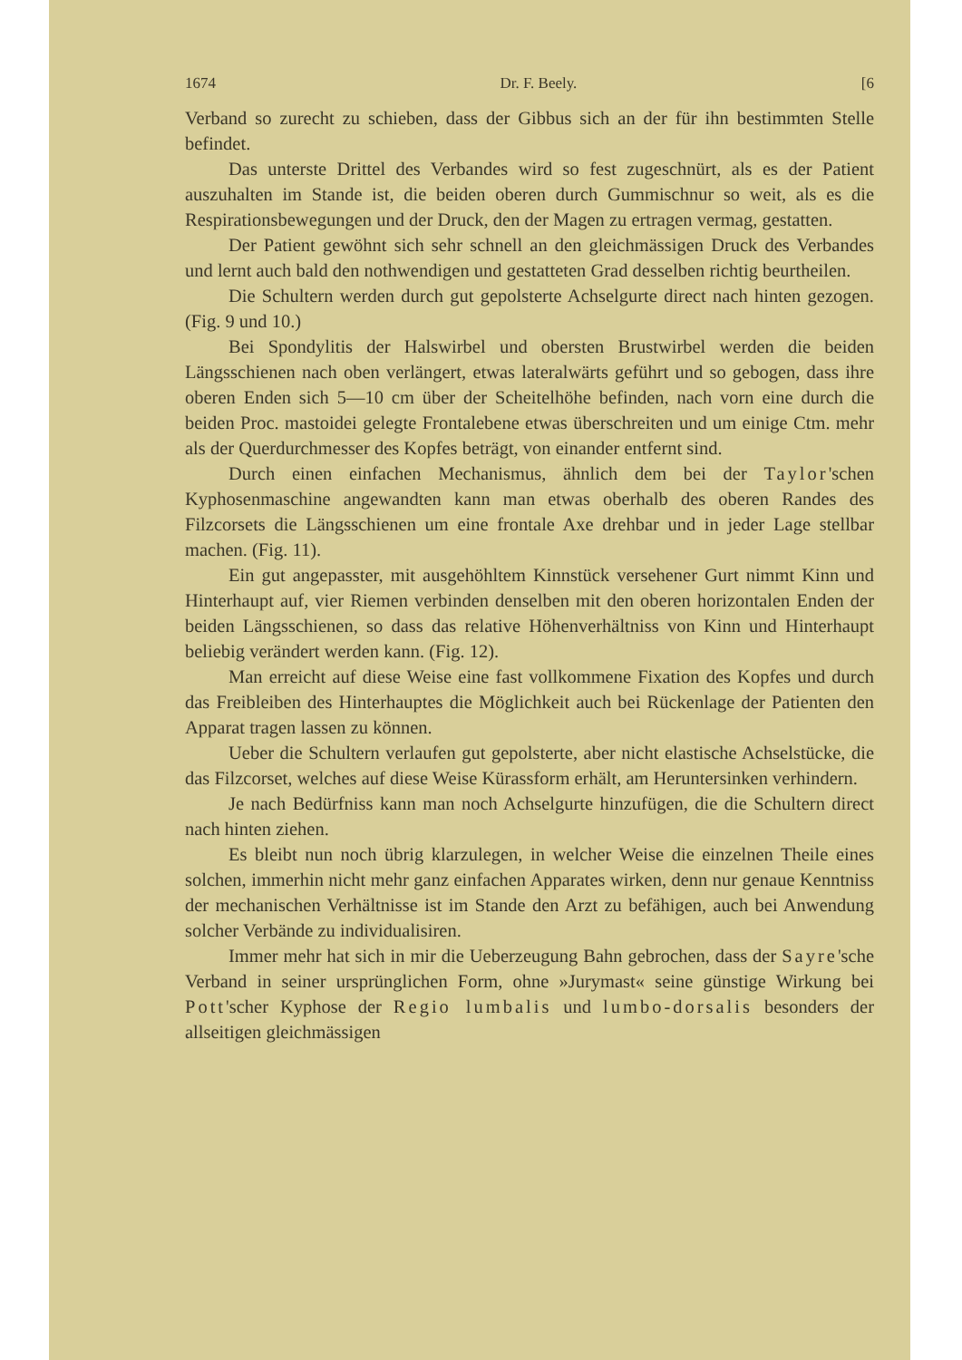1674 Dr. F. Beely. [6
Verband so zurecht zu schieben, dass der Gibbus sich an der für ihn bestimmten Stelle befindet.
Das unterste Drittel des Verbandes wird so fest zugeschnürt, als es der Patient auszuhalten im Stande ist, die beiden oberen durch Gummischnur so weit, als es die Respirationsbewegungen und der Druck, den der Magen zu ertragen vermag, gestatten.
Der Patient gewöhnt sich sehr schnell an den gleichmässigen Druck des Verbandes und lernt auch bald den nothwendigen und gestatteten Grad desselben richtig beurtheilen.
Die Schultern werden durch gut gepolsterte Achselgurte direct nach hinten gezogen. (Fig. 9 und 10.)
Bei Spondylitis der Halswirbel und obersten Brustwirbel werden die beiden Längsschienen nach oben verlängert, etwas lateralwärts geführt und so gebogen, dass ihre oberen Enden sich 5—10 cm über der Scheitelhöhe befinden, nach vorn eine durch die beiden Proc. mastoidei gelegte Frontalebene etwas überschreiten und um einige Ctm. mehr als der Querdurchmesser des Kopfes beträgt, von einander entfernt sind.
Durch einen einfachen Mechanismus, ähnlich dem bei der Taylor'schen Kyphosenmaschine angewandten kann man etwas oberhalb des oberen Randes des Filzcorsets die Längsschienen um eine frontale Axe drehbar und in jeder Lage stellbar machen. (Fig. 11).
Ein gut angepasster, mit ausgehöhltem Kinnstück versehener Gurt nimmt Kinn und Hinterhaupt auf, vier Riemen verbinden denselben mit den oberen horizontalen Enden der beiden Längsschienen, so dass das relative Höhenverhältniss von Kinn und Hinterhaupt beliebig verändert werden kann. (Fig. 12).
Man erreicht auf diese Weise eine fast vollkommene Fixation des Kopfes und durch das Freibleiben des Hinterhauptes die Möglichkeit auch bei Rückenlage der Patienten den Apparat tragen lassen zu können.
Ueber die Schultern verlaufen gut gepolsterte, aber nicht elastische Achselstücke, die das Filzcorset, welches auf diese Weise Kürassform erhält, am Heruntersinken verhindern.
Je nach Bedürfniss kann man noch Achselgurte hinzufügen, die die Schultern direct nach hinten ziehen.
Es bleibt nun noch übrig klarzulegen, in welcher Weise die einzelnen Theile eines solchen, immerhin nicht mehr ganz einfachen Apparates wirken, denn nur genaue Kenntniss der mechanischen Verhältnisse ist im Stande den Arzt zu befähigen, auch bei Anwendung solcher Verbände zu individualisiren.
Immer mehr hat sich in mir die Ueberzeugung Bahn gebrochen, dass der Sayre'sche Verband in seiner ursprünglichen Form, ohne »Jurymast« seine günstige Wirkung bei Pott'scher Kyphose der Regio lumbalis und lumbo-dorsalis besonders der allseitigen gleichmässigen